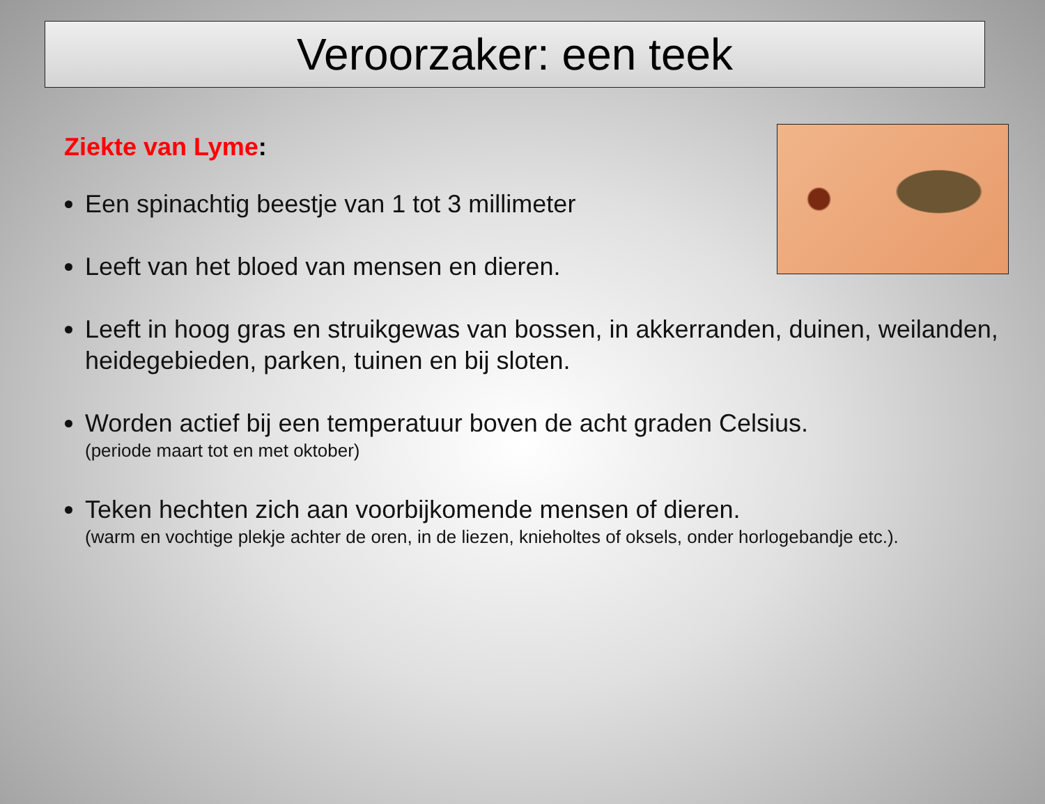Veroorzaker: een teek
Ziekte van Lyme:
Een spinachtig beestje van 1 tot 3 millimeter
Leeft van het bloed van mensen en dieren.
Leeft in hoog gras en struikgewas van bossen, in akkerranden, duinen, weilanden, heidegebieden, parken, tuinen en bij sloten.
Worden actief bij een temperatuur boven de acht graden Celsius.
(periode maart tot en met oktober)
Teken hechten zich aan voorbijkomende mensen of dieren.
(warm en vochtige plekje achter de oren, in de liezen, knieholtes of oksels, onder horlogebandje etc.).